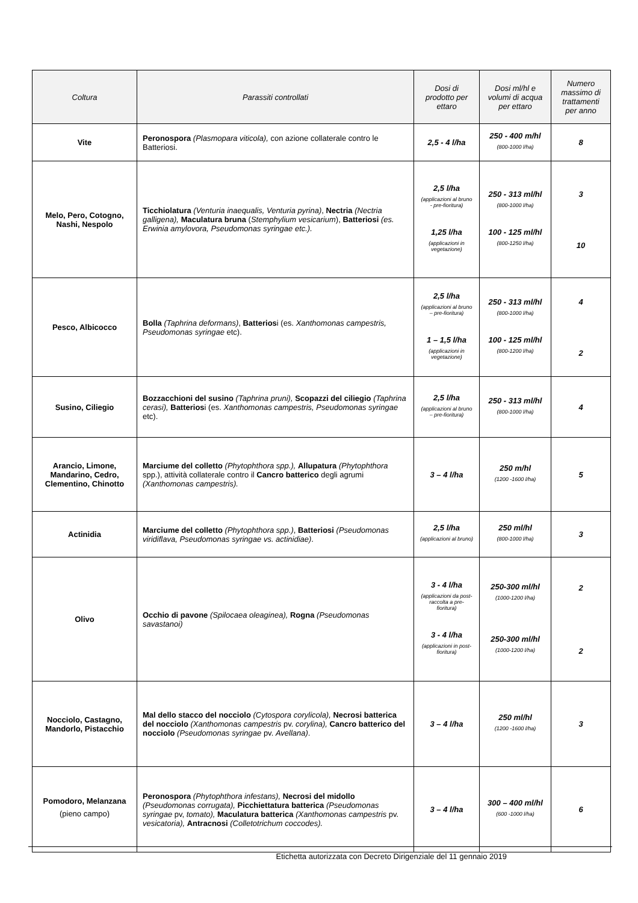| Coltura | Parassiti controllati | Dosi di prodotto per ettaro | Dosi ml/hl e volumi di acqua per ettaro | Numero massimo di trattamenti per anno |
| --- | --- | --- | --- | --- |
| Vite | Peronospora (Plasmopara viticola), con azione collaterale contro le Batteriosi. | 2,5 - 4 l/ha | 250 - 400 m/hl (800-1000 l/ha) | 8 |
| Melo, Pero, Cotogno, Nashi, Nespolo | Ticchiolatura (Venturia inaequalis, Venturia pyrina) , Nectria (Nectria galligena), Maculatura bruna ( Stemphylium vesicarium ), Batteriosi (es. Erwinia amylovora, Pseudomonas syringae etc.). | 2,5 l/ha (applicazioni al bruno - pre-fioritura) 1,25 l/ha (applicazioni in vegetazione) | 250 - 313 ml/hl (800-1000 l/ha) 100 - 125 ml/hl (800-1250 l/ha) | 3 10 |
| Pesco, Albicocco | Bolla (Taphrina deformans) , Batterios i (es. Xanthomonas campestris, Pseudomonas syringae etc). | 2,5 l/ha (applicazioni al bruno – pre-fioritura) 1 – 1,5 l/ha (applicazioni in vegetazione) | 250 - 313 ml/hl (800-1000 l/ha) 100 - 125 ml/hl (800-1200 l/ha) | 4 2 |
| Susino, Ciliegio | Bozzacchioni del susino (Taphrina pruni), Scopazzi del ciliegio (Taphrina cerasi), Batterios i (es. Xanthomonas campestris, Pseudomonas syringae etc). | 2,5 l/ha (applicazioni al bruno – pre-fioritura) | 250 - 313 ml/hl (800-1000 l/ha) | 4 |
| Arancio, Limone, Mandarino, Cedro, Clementino, Chinotto | Marciume del colletto (Phytophthora spp.), Allupatura (Phytophthora spp.), attività collaterale contro il Cancro batterico degli agrumi (Xanthomonas campestris). | 3 – 4 l/ha | 250 m/hl (1200 -1600 l/ha) | 5 |
| Actinidia | Marciume del colletto (Phytophthora spp.) , Batteriosi (Pseudomonas viridiflava, Pseudomonas syringae vs. actinidiae) . | 2,5 l/ha (applicazioni al bruno) | 250 ml/hl (800-1000 l/ha) | 3 |
| Olivo | Occhio di pavone (Spilocaea oleaginea), Rogna (Pseudomonas savastanoi) | 3 - 4 l/ha (applicazioni da post-raccolta a pre-fioritura) 3 - 4 l/ha (applicazioni in post-fioritura) | 250-300 ml/hl (1000-1200 l/ha) 250-300 ml/hl (1000-1200 l/ha) | 2 2 |
| Nocciolo, Castagno, Mandorlo, Pistacchio | Mal dello stacco del nocciolo (Cytospora corylicola), Necrosi batterica del nocciolo (Xanthomonas campestris pv. corylina), Cancro batterico del nocciolo (Pseudomonas syringae pv. Avellana) . | 3 – 4 l/ha | 250 ml/hl (1200 -1600 l/ha) | 3 |
| Pomodoro, Melanzana (pieno campo) | Peronospora (Phytophthora infestans), Necrosi del midollo (Pseudomonas corrugata), Picchiettatura batterica (Pseudomonas syringae pv, tomato), Maculatura batterica (Xanthomonas campestris pv. vesicatoria), Antracnosi (Colletotrichum coccodes). | 3 – 4 l/ha | 300 – 400 ml/hl (600 -1000 l/ha) | 6 |
Etichetta autorizzata con Decreto Dirigenziale del 11 gennaio 2019